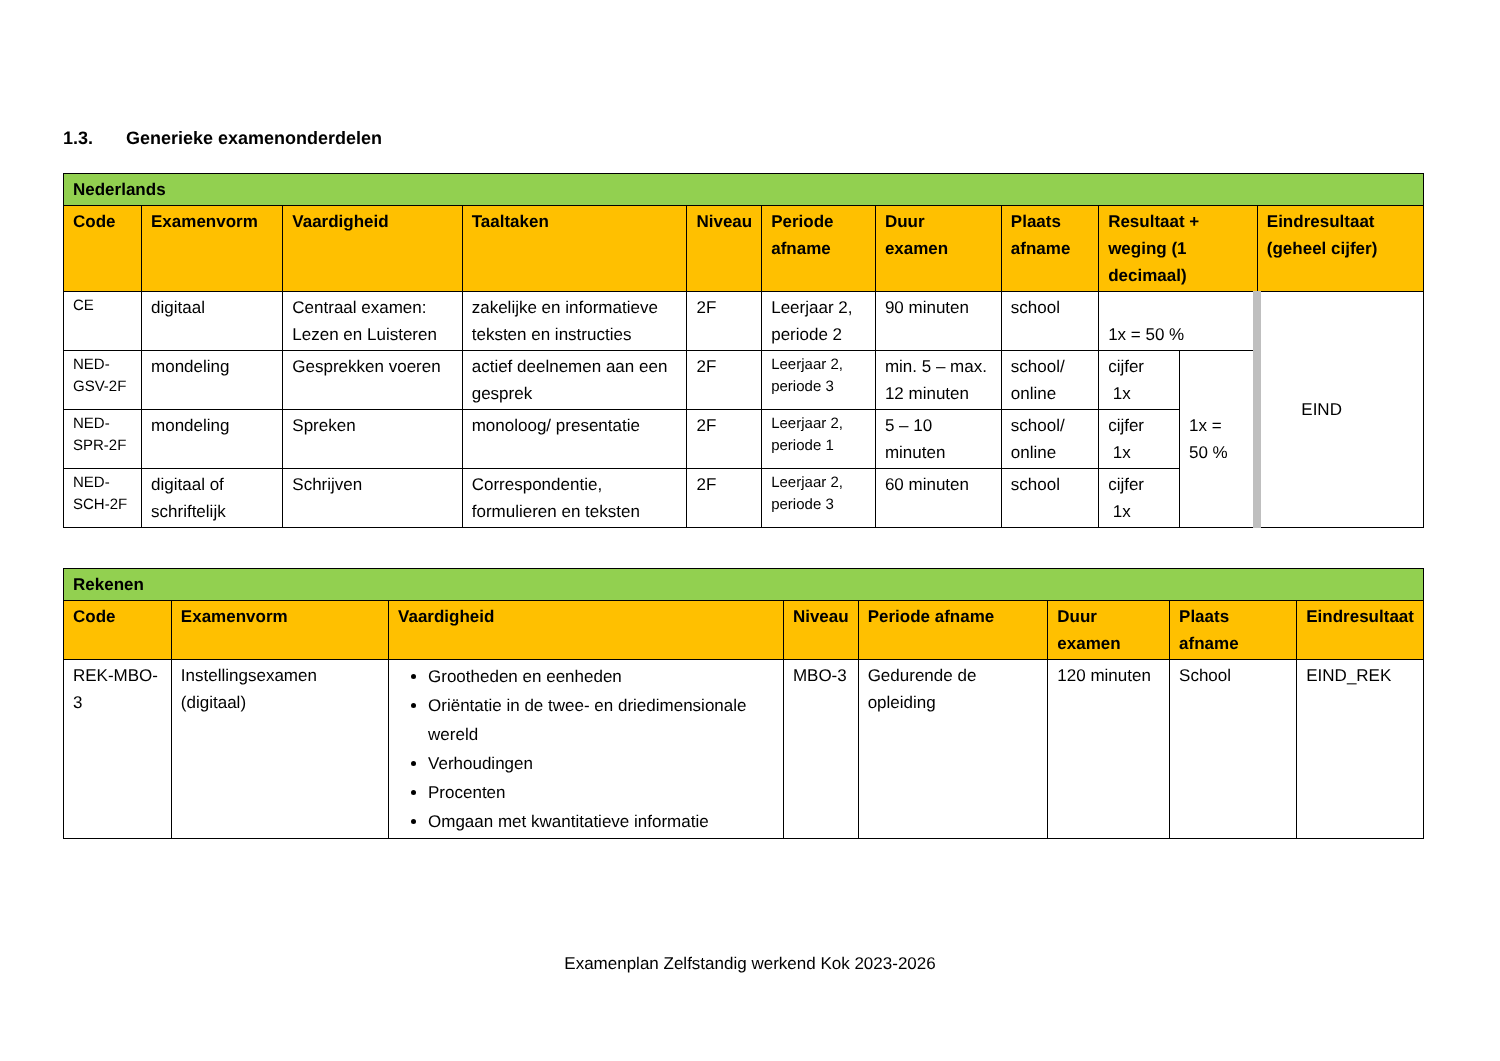1.3. Generieke examenonderdelen
| Nederlands | | | | | | | | | | |
| Code | Examenvorm | Vaardigheid | Taaltaken | Niveau | Periode afname | Duur examen | Plaats afname | Resultaat + weging (1 decimaal) | | Eindresultaat (geheel cijfer) |
| CE | digitaal | Centraal examen: Lezen en Luisteren | zakelijke en informatieve teksten en instructies | 2F | Leerjaar 2, periode 2 | 90 minuten | school | 1x = 50 % | | EIND |
| NED-GSV-2F | mondeling | Gesprekken voeren | actief deelnemen aan een gesprek | 2F | Leerjaar 2, periode 3 | min. 5 – max. 12 minuten | school/ online | cijfer 1x | 1x = 50 % | |
| NED-SPR-2F | mondeling | Spreken | monoloog/ presentatie | 2F | Leerjaar 2, periode 1 | 5 – 10 minuten | school/ online | cijfer 1x | | |
| NED-SCH-2F | digitaal of schriftelijk | Schrijven | Correspondentie, formulieren en teksten | 2F | Leerjaar 2, periode 3 | 60 minuten | school | cijfer 1x | | |
| Rekenen | | | | | | | |
| Code | Examenvorm | Vaardigheid | Niveau | Periode afname | Duur examen | Plaats afname | Eindresultaat |
| REK-MBO-3 | Instellingsexamen (digitaal) | Grootheden en eenheden Oriëntatie in de twee- en driedimensionale wereld Verhoudingen Procenten Omgaan met kwantitatieve informatie | MBO-3 | Gedurende de opleiding | 120 minuten | School | EIND_REK |
Examenplan Zelfstandig werkend Kok 2023-2026